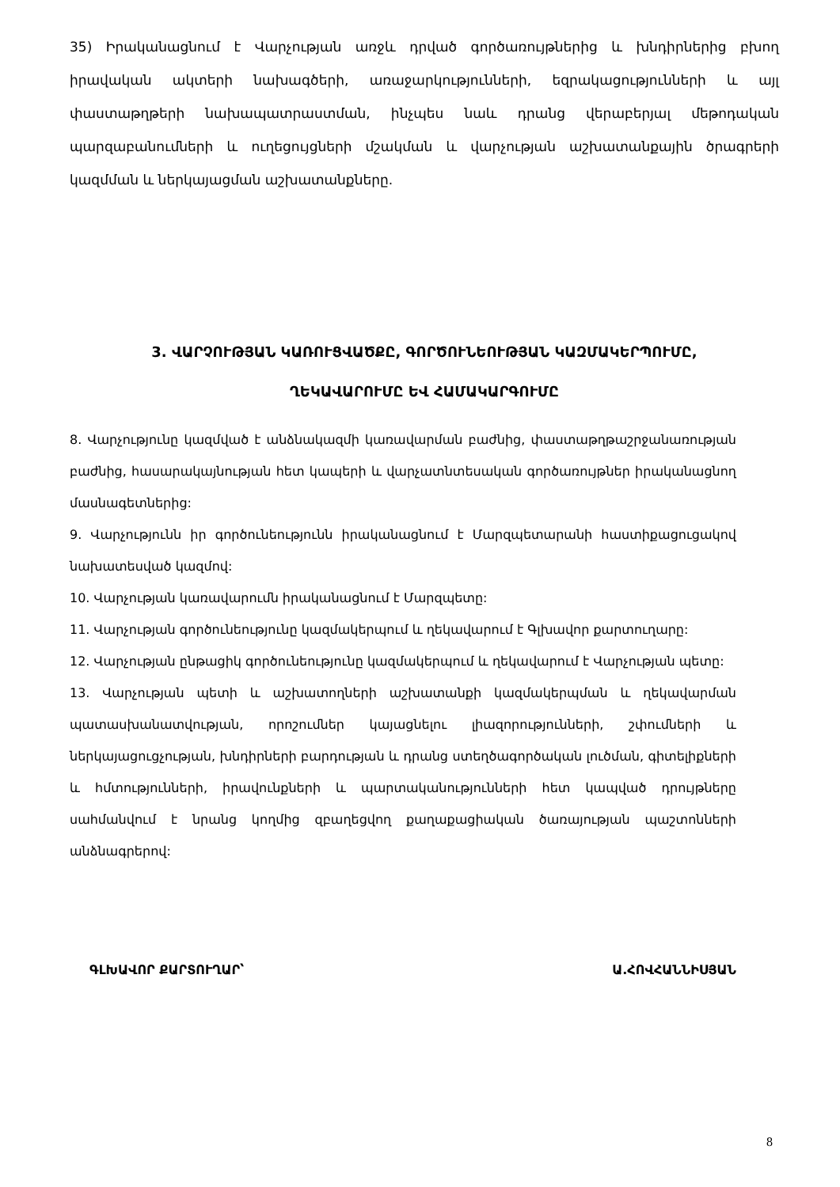35) Իրականացնում է Վարչության առջև դրված գործառույթներից և խնդիրներից բխող իրավական ակտերի նախագծերի, առաջարկությունների, եզրակացությունների և այլ փաստաթղթերի նախապատրաստման, ինչպես նաև դրանց վերաբերյալ մեթոդական պարզաբանումների և ուղեցույցների մշակման և վարչության աշխատանքային ծրագրերի կազմման և ներկայացման աշխատանքները.
3. ՎԱՐՉՈՒԹՅԱՆ ԿԱՌՈՒՑՎԱԾՔԸ, ԳՈՐԾՈՒՆԵՈՒԹՅԱՆ ԿԱԶՄԱԿԵՐՊՈՒՄԸ,
ՂԵԿԱՎԱՐՈՒՄԸ ԵՎ ՀԱՄԱԿԱՐԳՈՒՄԸ
8. Վարչությունը կազմված է անձնակազմի կառավարման բաժնից, փաստաթղթաշրջանառության բաժնից, հասարակայնության հետ կապերի և վարչատնտեսական գործառույթներ իրականացնող մասնագետներից:
9. Վարչությունն իր գործունեությունն իրականացնում է Մարզպետարանի հաստիքացուցակով նախատեսված կազմով:
10. Վարչության կառավարումն իրականացնում է Մարզպետը:
11. Վարչության գործունեությունը կազմակերպում և ղեկավարում է Գլխավոր քարտուղարը:
12. Վարչության ընթացիկ գործունեությունը կազմակերպում և ղեկավարում է Վարչության պետը:
13. Վարչության պետի և աշխատողների աշխատանքի կազմակերպման և ղեկավարման պատասխանատվության, որոշումներ կայացնելու լիազորությունների, շփումների և ներկայացուցչության, խնդիրների բարդության և դրանց ստեղծագործական լուծման, գիտելիքների և հմտությունների, իրավունքների և պարտականությունների հետ կապված դրույթները սահմանվում է նրանց կողմից զբաղեցվող քաղաքացիական ծառայության պաշտոնների անձնագրերով:
ԳԼԽԱՎՈՐ ՔԱՐՏՈՒՂԱՐ՝ Ա.ՀՈՎՀԱՆՆԻՍՅԱՆ
8